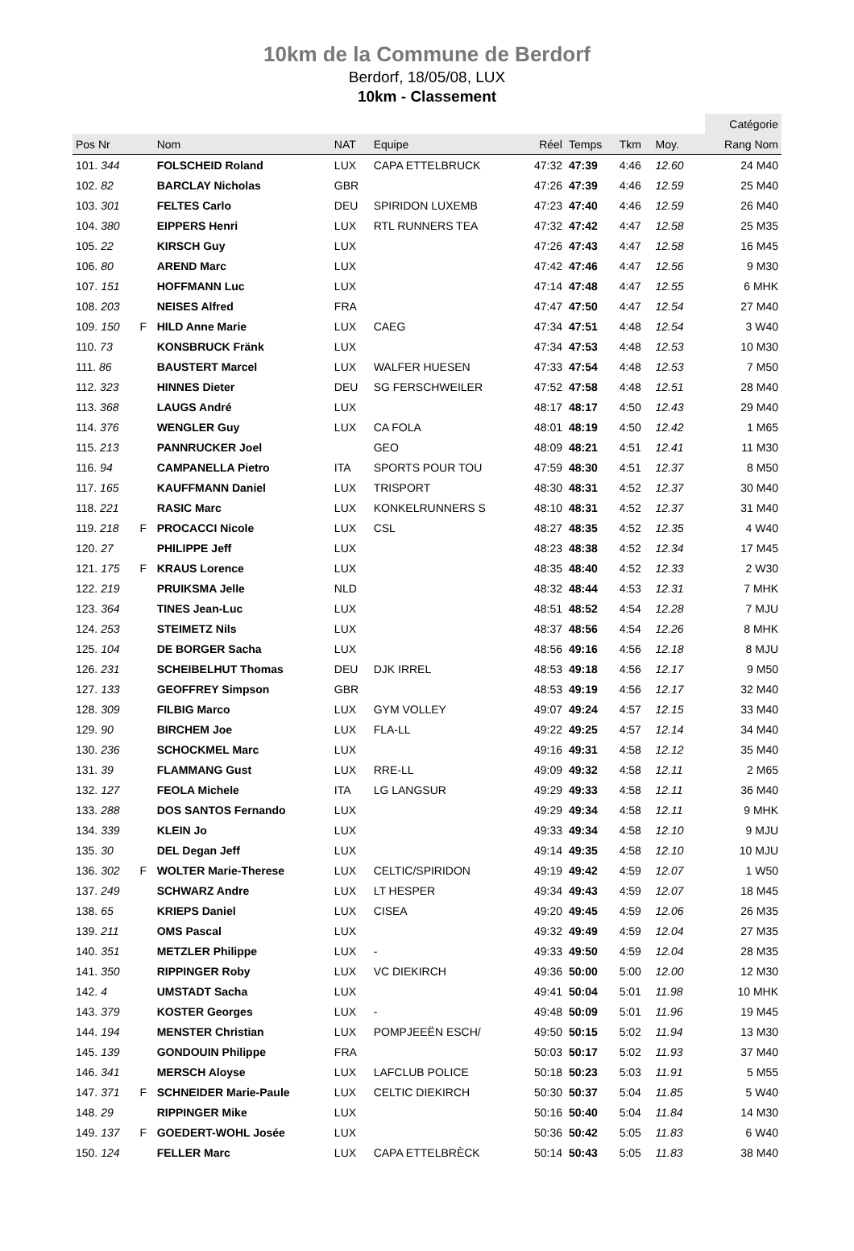10km de la Commune de Berdorf
Berdorf, 18/05/08, LUX
10km - Classement
| | | | | | | | | | | Catégorie |
| --- | --- | --- | --- | --- | --- | --- | --- | --- | --- | --- |
| Pos Nr | | Nom | NAT | Equipe | Réel | Temps | Tkm | Moy. | | Rang Nom |
| 101. 344 | | FOLSCHEID Roland | LUX | CAPA ETTELBRUCK | 47:32 | 47:39 | 4:46 | 12.60 | | 24 M40 |
| 102. 82 | | BARCLAY Nicholas | GBR | | 47:26 | 47:39 | 4:46 | 12.59 | | 25 M40 |
| 103. 301 | | FELTES Carlo | DEU | SPIRIDON LUXEMB | 47:23 | 47:40 | 4:46 | 12.59 | | 26 M40 |
| 104. 380 | | EIPPERS Henri | LUX | RTL RUNNERS TEA | 47:32 | 47:42 | 4:47 | 12.58 | | 25 M35 |
| 105. 22 | | KIRSCH Guy | LUX | | 47:26 | 47:43 | 4:47 | 12.58 | | 16 M45 |
| 106. 80 | | AREND Marc | LUX | | 47:42 | 47:46 | 4:47 | 12.56 | | 9 M30 |
| 107. 151 | | HOFFMANN Luc | LUX | | 47:14 | 47:48 | 4:47 | 12.55 | | 6 MHK |
| 108. 203 | | NEISES Alfred | FRA | | 47:47 | 47:50 | 4:47 | 12.54 | | 27 M40 |
| 109. 150 | F | HILD Anne Marie | LUX | CAEG | 47:34 | 47:51 | 4:48 | 12.54 | | 3 W40 |
| 110. 73 | | KONSBRUCK Fränk | LUX | | 47:34 | 47:53 | 4:48 | 12.53 | | 10 M30 |
| 111. 86 | | BAUSTERT Marcel | LUX | WALFER HUESEN | 47:33 | 47:54 | 4:48 | 12.53 | | 7 M50 |
| 112. 323 | | HINNES Dieter | DEU | SG FERSCHWEILER | 47:52 | 47:58 | 4:48 | 12.51 | | 28 M40 |
| 113. 368 | | LAUGS André | LUX | | 48:17 | 48:17 | 4:50 | 12.43 | | 29 M40 |
| 114. 376 | | WENGLER Guy | LUX | CA FOLA | 48:01 | 48:19 | 4:50 | 12.42 | | 1 M65 |
| 115. 213 | | PANNRUCKER Joel | | GEO | 48:09 | 48:21 | 4:51 | 12.41 | | 11 M30 |
| 116. 94 | | CAMPANELLA Pietro | ITA | SPORTS POUR TOU | 47:59 | 48:30 | 4:51 | 12.37 | | 8 M50 |
| 117. 165 | | KAUFFMANN Daniel | LUX | TRISPORT | 48:30 | 48:31 | 4:52 | 12.37 | | 30 M40 |
| 118. 221 | | RASIC Marc | LUX | KONKELRUNNERS S | 48:10 | 48:31 | 4:52 | 12.37 | | 31 M40 |
| 119. 218 | F | PROCACCI Nicole | LUX | CSL | 48:27 | 48:35 | 4:52 | 12.35 | | 4 W40 |
| 120. 27 | | PHILIPPE Jeff | LUX | | 48:23 | 48:38 | 4:52 | 12.34 | | 17 M45 |
| 121. 175 | F | KRAUS Lorence | LUX | | 48:35 | 48:40 | 4:52 | 12.33 | | 2 W30 |
| 122. 219 | | PRUIKSMA Jelle | NLD | | 48:32 | 48:44 | 4:53 | 12.31 | | 7 MHK |
| 123. 364 | | TINES Jean-Luc | LUX | | 48:51 | 48:52 | 4:54 | 12.28 | | 7 MJU |
| 124. 253 | | STEIMETZ Nils | LUX | | 48:37 | 48:56 | 4:54 | 12.26 | | 8 MHK |
| 125. 104 | | DE BORGER Sacha | LUX | | 48:56 | 49:16 | 4:56 | 12.18 | | 8 MJU |
| 126. 231 | | SCHEIBELHUT Thomas | DEU | DJK IRREL | 48:53 | 49:18 | 4:56 | 12.17 | | 9 M50 |
| 127. 133 | | GEOFFREY Simpson | GBR | | 48:53 | 49:19 | 4:56 | 12.17 | | 32 M40 |
| 128. 309 | | FILBIG Marco | LUX | GYM VOLLEY | 49:07 | 49:24 | 4:57 | 12.15 | | 33 M40 |
| 129. 90 | | BIRCHEM Joe | LUX | FLA-LL | 49:22 | 49:25 | 4:57 | 12.14 | | 34 M40 |
| 130. 236 | | SCHOCKMEL Marc | LUX | | 49:16 | 49:31 | 4:58 | 12.12 | | 35 M40 |
| 131. 39 | | FLAMMANG Gust | LUX | RRE-LL | 49:09 | 49:32 | 4:58 | 12.11 | | 2 M65 |
| 132. 127 | | FEOLA Michele | ITA | LG LANGSUR | 49:29 | 49:33 | 4:58 | 12.11 | | 36 M40 |
| 133. 288 | | DOS SANTOS Fernando | LUX | | 49:29 | 49:34 | 4:58 | 12.11 | | 9 MHK |
| 134. 339 | | KLEIN Jo | LUX | | 49:33 | 49:34 | 4:58 | 12.10 | | 9 MJU |
| 135. 30 | | DEL Degan Jeff | LUX | | 49:14 | 49:35 | 4:58 | 12.10 | | 10 MJU |
| 136. 302 | F | WOLTER Marie-Therese | LUX | CELTIC/SPIRIDON | 49:19 | 49:42 | 4:59 | 12.07 | | 1 W50 |
| 137. 249 | | SCHWARZ Andre | LUX | LT HESPER | 49:34 | 49:43 | 4:59 | 12.07 | | 18 M45 |
| 138. 65 | | KRIEPS Daniel | LUX | CISEA | 49:20 | 49:45 | 4:59 | 12.06 | | 26 M35 |
| 139. 211 | | OMS Pascal | LUX | | 49:32 | 49:49 | 4:59 | 12.04 | | 27 M35 |
| 140. 351 | | METZLER Philippe | LUX | - | 49:33 | 49:50 | 4:59 | 12.04 | | 28 M35 |
| 141. 350 | | RIPPINGER Roby | LUX | VC DIEKIRCH | 49:36 | 50:00 | 5:00 | 12.00 | | 12 M30 |
| 142. 4 | | UMSTADT Sacha | LUX | | 49:41 | 50:04 | 5:01 | 11.98 | | 10 MHK |
| 143. 379 | | KOSTER Georges | LUX | - | 49:48 | 50:09 | 5:01 | 11.96 | | 19 M45 |
| 144. 194 | | MENSTER Christian | LUX | POMPJEEËN ESCH/ | 49:50 | 50:15 | 5:02 | 11.94 | | 13 M30 |
| 145. 139 | | GONDOUIN Philippe | FRA | | 50:03 | 50:17 | 5:02 | 11.93 | | 37 M40 |
| 146. 341 | | MERSCH Aloyse | LUX | LAFCLUB POLICE | 50:18 | 50:23 | 5:03 | 11.91 | | 5 M55 |
| 147. 371 | F | SCHNEIDER Marie-Paule | LUX | CELTIC DIEKIRCH | 50:30 | 50:37 | 5:04 | 11.85 | | 5 W40 |
| 148. 29 | | RIPPINGER Mike | LUX | | 50:16 | 50:40 | 5:04 | 11.84 | | 14 M30 |
| 149. 137 | F | GOEDERT-WOHL Josée | LUX | | 50:36 | 50:42 | 5:05 | 11.83 | | 6 W40 |
| 150. 124 | | FELLER Marc | LUX | CAPA ETTELBRÈCK | 50:14 | 50:43 | 5:05 | 11.83 | | 38 M40 |